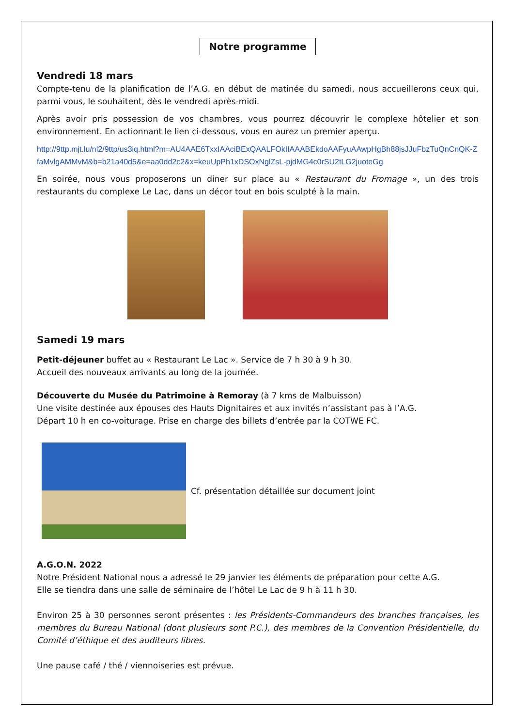Notre programme
Vendredi 18 mars
Compte-tenu de la planification de l’A.G. en début de matinée du samedi, nous accueillerons ceux qui, parmi vous, le souhaitent, dès le vendredi après-midi.
Après avoir pris possession de vos chambres, vous pourrez découvrir le complexe hôtelier et son environnement. En actionnant le lien ci-dessous, vous en aurez un premier aperçu.
http://9ttp.mjt.lu/nl2/9ttp/us3iq.html?m=AU4AAE6TxxIAAciBExQAALFOkIIAAABEkdoAAFyuAAwpHgBh88jsJJuFbzTuQnCnQK-ZfaMvlgAMMvM&b=b21a40d5&e=aa0dd2c2&x=keuUpPh1xDSOxNglZsL-pjdMG4c0rSU2tLG2juoteGg
En soirée, nous vous proposerons un diner sur place au « Restaurant du Fromage », un des trois restaurants du complexe Le Lac, dans un décor tout en bois sculpté à la main.
Samedi 19 mars
Petit-déjeuner buffet au « Restaurant Le Lac ». Service de 7 h 30 à 9 h 30.
Accueil des nouveaux arrivants au long de la journée.
Découverte du Musée du Patrimoine à Remoray (à 7 kms de Malbuisson)
Une visite destinée aux épouses des Hauts Dignitaires et aux invités n’assistant pas à l’A.G.
Départ 10 h en co-voiturage. Prise en charge des billets d’entrée par la COTWE FC.
Cf. présentation détaillée sur document joint
A.G.O.N. 2022
Notre Président National nous a adressé le 29 janvier les éléments de préparation pour cette A.G.
Elle se tiendra dans une salle de séminaire de l’hôtel Le Lac de 9 h à 11 h 30.
Environ 25 à 30 personnes seront présentes : les Présidents-Commandeurs des branches françaises, les membres du Bureau National (dont plusieurs sont P.C.), des membres de la Convention Présidentielle, du Comité d’éthique et des auditeurs libres.
Une pause café / thé / viennoiseries est prévue.